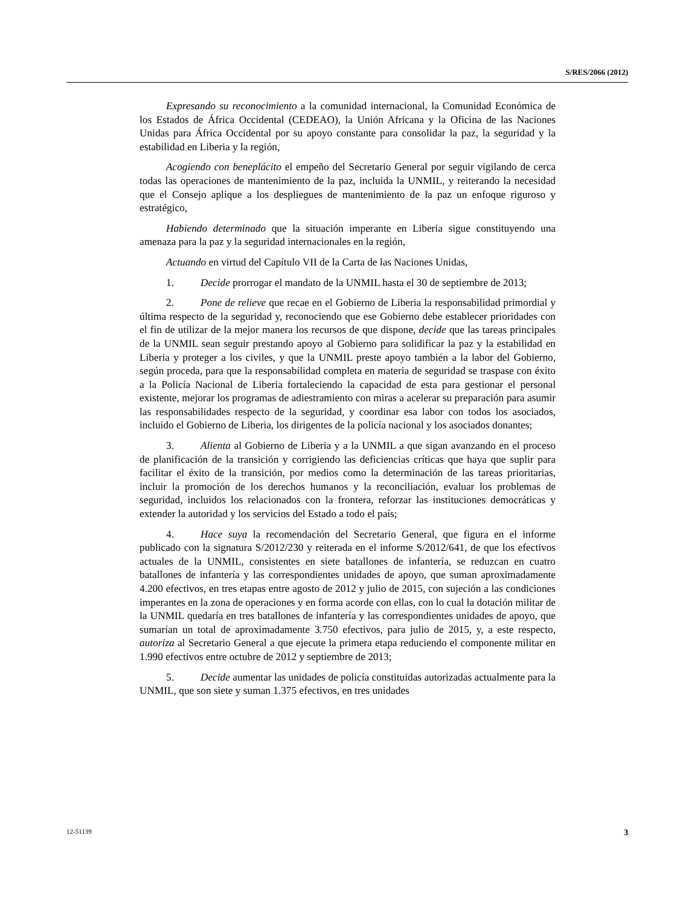S/RES/2066 (2012)
Expresando su reconocimiento a la comunidad internacional, la Comunidad Económica de los Estados de África Occidental (CEDEAO), la Unión Africana y la Oficina de las Naciones Unidas para África Occidental por su apoyo constante para consolidar la paz, la seguridad y la estabilidad en Liberia y la región,
Acogiendo con beneplácito el empeño del Secretario General por seguir vigilando de cerca todas las operaciones de mantenimiento de la paz, incluida la UNMIL, y reiterando la necesidad que el Consejo aplique a los despliegues de mantenimiento de la paz un enfoque riguroso y estratégico,
Habiendo determinado que la situación imperante en Liberia sigue constituyendo una amenaza para la paz y la seguridad internacionales en la región,
Actuando en virtud del Capítulo VII de la Carta de las Naciones Unidas,
1. Decide prorrogar el mandato de la UNMIL hasta el 30 de septiembre de 2013;
2. Pone de relieve que recae en el Gobierno de Liberia la responsabilidad primordial y última respecto de la seguridad y, reconociendo que ese Gobierno debe establecer prioridades con el fin de utilizar de la mejor manera los recursos de que dispone, decide que las tareas principales de la UNMIL sean seguir prestando apoyo al Gobierno para solidificar la paz y la estabilidad en Liberia y proteger a los civiles, y que la UNMIL preste apoyo también a la labor del Gobierno, según proceda, para que la responsabilidad completa en materia de seguridad se traspase con éxito a la Policía Nacional de Liberia fortaleciendo la capacidad de esta para gestionar el personal existente, mejorar los programas de adiestramiento con miras a acelerar su preparación para asumir las responsabilidades respecto de la seguridad, y coordinar esa labor con todos los asociados, incluido el Gobierno de Liberia, los dirigentes de la policía nacional y los asociados donantes;
3. Alienta al Gobierno de Liberia y a la UNMIL a que sigan avanzando en el proceso de planificación de la transición y corrigiendo las deficiencias críticas que haya que suplir para facilitar el éxito de la transición, por medios como la determinación de las tareas prioritarias, incluir la promoción de los derechos humanos y la reconciliación, evaluar los problemas de seguridad, incluidos los relacionados con la frontera, reforzar las instituciones democráticas y extender la autoridad y los servicios del Estado a todo el país;
4. Hace suya la recomendación del Secretario General, que figura en el informe publicado con la signatura S/2012/230 y reiterada en el informe S/2012/641, de que los efectivos actuales de la UNMIL, consistentes en siete batallones de infantería, se reduzcan en cuatro batallones de infantería y las correspondientes unidades de apoyo, que suman aproximadamente 4.200 efectivos, en tres etapas entre agosto de 2012 y julio de 2015, con sujeción a las condiciones imperantes en la zona de operaciones y en forma acorde con ellas, con lo cual la dotación militar de la UNMIL quedaría en tres batallones de infantería y las correspondientes unidades de apoyo, que sumarían un total de aproximadamente 3.750 efectivos, para julio de 2015, y, a este respecto, autoriza al Secretario General a que ejecute la primera etapa reduciendo el componente militar en 1.990 efectivos entre octubre de 2012 y septiembre de 2013;
5. Decide aumentar las unidades de policía constituidas autorizadas actualmente para la UNMIL, que son siete y suman 1.375 efectivos, en tres unidades
12-51139 3